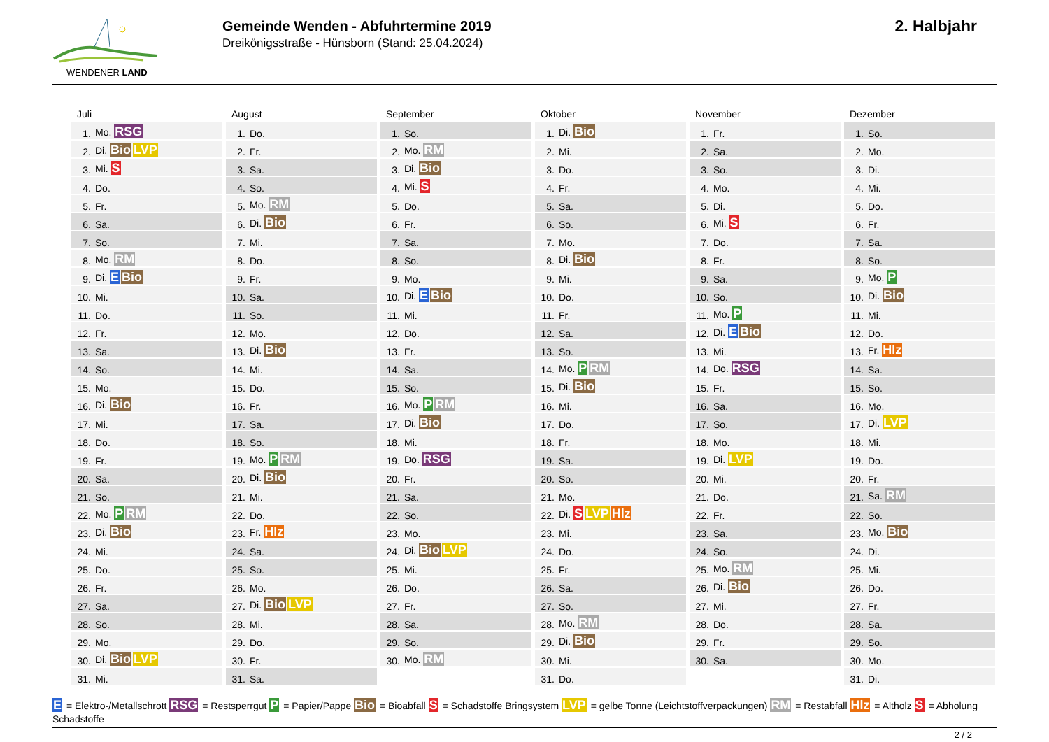WENDENER LAND
Gemeinde Wenden - Abfuhrtermine 2019
Dreikönigsstraße - Hünsborn (Stand: 25.04.2024)
2. Halbjahr
Juli
| 1. | Mo. RSG |
| 2. | Di. Bio LVP |
| 3. | Mi. S |
| 4. | Do. |
| 5. | Fr. |
| 6. | Sa. |
| 7. | So. |
| 8. | Mo. RM |
| 9. | Di. E Bio |
| 10. | Mi. |
| 11. | Do. |
| 12. | Fr. |
| 13. | Sa. |
| 14. | So. |
| 15. | Mo. |
| 16. | Di. Bio |
| 17. | Mi. |
| 18. | Do. |
| 19. | Fr. |
| 20. | Sa. |
| 21. | So. |
| 22. | Mo. P RM |
| 23. | Di. Bio |
| 24. | Mi. |
| 25. | Do. |
| 26. | Fr. |
| 27. | Sa. |
| 28. | So. |
| 29. | Mo. |
| 30. | Di. Bio LVP |
| 31. | Mi. |
August
| 1. | Do. |
| 2. | Fr. |
| 3. | Sa. |
| 4. | So. |
| 5. | Mo. RM |
| 6. | Di. Bio |
| 7. | Mi. |
| 8. | Do. |
| 9. | Fr. |
| 10. | Sa. |
| 11. | So. |
| 12. | Mo. |
| 13. | Di. Bio |
| 14. | Mi. |
| 15. | Do. |
| 16. | Fr. |
| 17. | Sa. |
| 18. | So. |
| 19. | Mo. P RM |
| 20. | Di. Bio |
| 21. | Mi. |
| 22. | Do. |
| 23. | Fr. Hlz |
| 24. | Sa. |
| 25. | So. |
| 26. | Mo. |
| 27. | Di. Bio LVP |
| 28. | Mi. |
| 29. | Do. |
| 30. | Fr. |
| 31. | Sa. |
September
| 1. | So. |
| 2. | Mo. RM |
| 3. | Di. Bio |
| 4. | Mi. S |
| 5. | Do. |
| 6. | Fr. |
| 7. | Sa. |
| 8. | So. |
| 9. | Mo. |
| 10. | Di. E Bio |
| 11. | Mi. |
| 12. | Do. |
| 13. | Fr. |
| 14. | Sa. |
| 15. | So. |
| 16. | Mo. P RM |
| 17. | Di. Bio |
| 18. | Mi. |
| 19. | Do. RSG |
| 20. | Fr. |
| 21. | Sa. |
| 22. | So. |
| 23. | Mo. |
| 24. | Di. Bio LVP |
| 25. | Mi. |
| 26. | Do. |
| 27. | Fr. |
| 28. | Sa. |
| 29. | So. |
| 30. | Mo. RM |
Oktober
| 1. | Di. Bio |
| 2. | Mi. |
| 3. | Do. |
| 4. | Fr. |
| 5. | Sa. |
| 6. | So. |
| 7. | Mo. |
| 8. | Di. Bio |
| 9. | Mi. |
| 10. | Do. |
| 11. | Fr. |
| 12. | Sa. |
| 13. | So. |
| 14. | Mo. P RM |
| 15. | Di. Bio |
| 16. | Mi. |
| 17. | Do. |
| 18. | Fr. |
| 19. | Sa. |
| 20. | So. |
| 21. | Mo. |
| 22. | Di. S LVP Hlz |
| 23. | Mi. |
| 24. | Do. |
| 25. | Fr. |
| 26. | Sa. |
| 27. | So. |
| 28. | Mo. RM |
| 29. | Di. Bio |
| 30. | Mi. |
| 31. | Do. |
November
| 1. | Fr. |
| 2. | Sa. |
| 3. | So. |
| 4. | Mo. |
| 5. | Di. |
| 6. | Mi. S |
| 7. | Do. |
| 8. | Fr. |
| 9. | Sa. |
| 10. | So. |
| 11. | Mo. P |
| 12. | Di. E Bio |
| 13. | Mi. |
| 14. | Do. RSG |
| 15. | Fr. |
| 16. | Sa. |
| 17. | So. |
| 18. | Mo. |
| 19. | Di. LVP |
| 20. | Mi. |
| 21. | Do. |
| 22. | Fr. |
| 23. | Sa. |
| 24. | So. |
| 25. | Mo. RM |
| 26. | Di. Bio |
| 27. | Mi. |
| 28. | Do. |
| 29. | Fr. |
| 30. | Sa. |
Dezember
| 1. | So. |
| 2. | Mo. |
| 3. | Di. |
| 4. | Mi. |
| 5. | Do. |
| 6. | Fr. |
| 7. | Sa. |
| 8. | So. |
| 9. | Mo. P |
| 10. | Di. Bio |
| 11. | Mi. |
| 12. | Do. |
| 13. | Fr. Hlz |
| 14. | Sa. |
| 15. | So. |
| 16. | Mo. |
| 17. | Di. LVP |
| 18. | Mi. |
| 19. | Do. |
| 20. | Fr. |
| 21. | Sa. RM |
| 22. | So. |
| 23. | Mo. Bio |
| 24. | Di. |
| 25. | Mi. |
| 26. | Do. |
| 27. | Fr. |
| 28. | Sa. |
| 29. | So. |
| 30. | Mo. |
| 31. | Di. |
E = Elektro-/Metallschrott RSG = Restsperrgut P = Papier/Pappe Bio = Bioabfall S = Schadstoffe Bringsystem LVP = gelbe Tonne (Leichtstoffverpackungen) RM = Restabfall Hlz = Altholz S = Abholung Schadstoffe
2 / 2